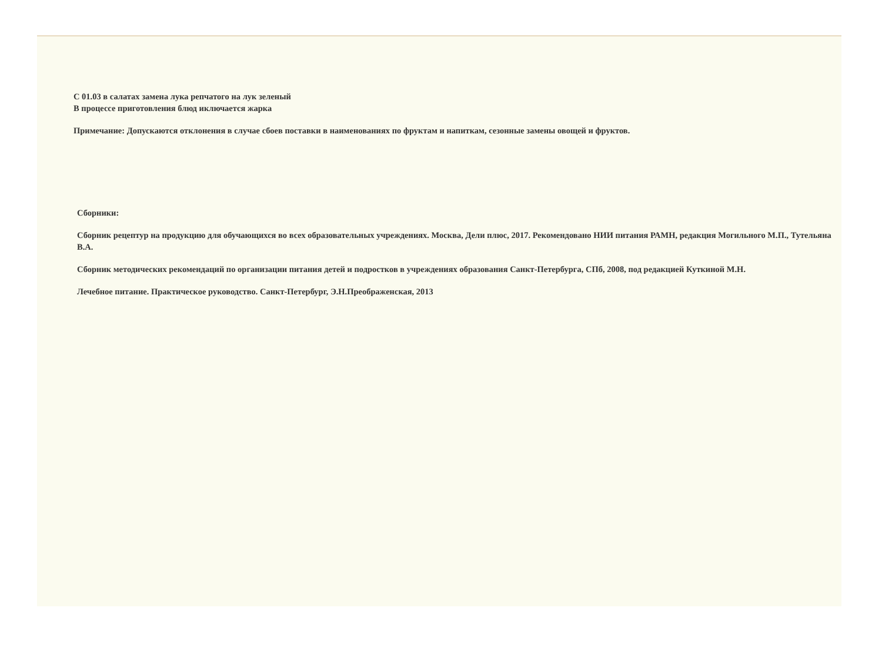С 01.03 в салатах замена лука репчатого на лук зеленый
В процессе приготовления блюд иключается жарка
Примечание: Допускаются отклонения в случае сбоев поставки в наименованиях по фруктам и напиткам, сезонные замены овощей и фруктов.
Сборники:
Сборник рецептур на продукцию для обучающихся во всех образовательных учреждениях. Москва, Дели плюс, 2017. Рекомендовано НИИ питания РАМН, редакция Могильного М.П., Тутельяна В.А.
Сборник методических рекомендаций по организации питания детей и подростков в учреждениях образования Санкт-Петербурга, СПб, 2008, под редакцией Куткиной М.Н.
Лечебное питание. Практическое руководство. Санкт-Петербург, Э.Н.Преображенская, 2013